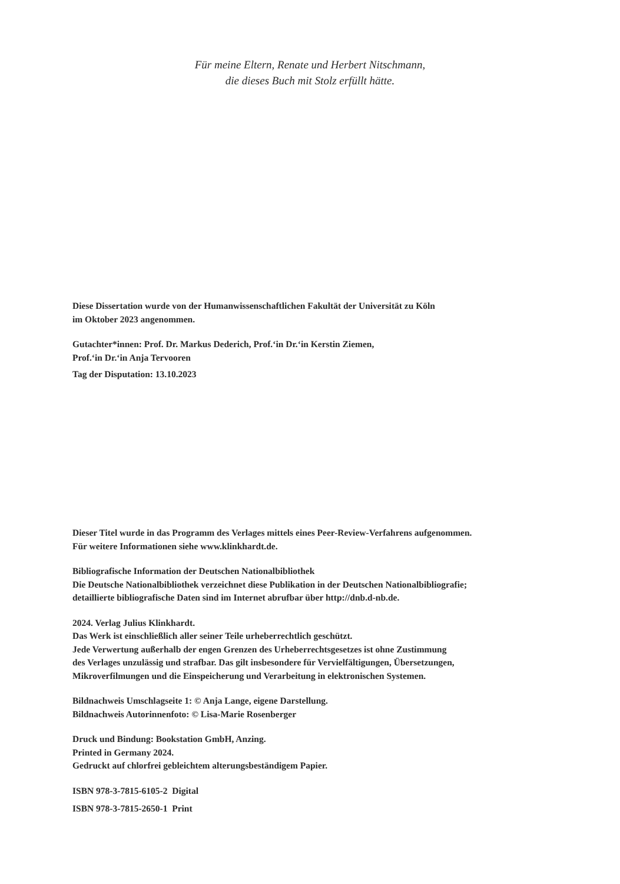Für meine Eltern, Renate und Herbert Nitschmann,
die dieses Buch mit Stolz erfüllt hätte.
Diese Dissertation wurde von der Humanwissenschaftlichen Fakultät der Universität zu Köln
im Oktober 2023 angenommen.
Gutachter*innen: Prof. Dr. Markus Dederich, Prof.‘in Dr.‘in Kerstin Ziemen,
Prof.‘in Dr.‘in Anja Tervooren
Tag der Disputation: 13.10.2023
Dieser Titel wurde in das Programm des Verlages mittels eines Peer-Review-Verfahrens aufgenommen.
Für weitere Informationen siehe www.klinkhardt.de.
Bibliografische Information der Deutschen Nationalbibliothek
Die Deutsche Nationalbibliothek verzeichnet diese Publikation in der Deutschen Nationalbibliografie;
detaillierte bibliografische Daten sind im Internet abrufbar über http://dnb.d-nb.de.
2024. Verlag Julius Klinkhardt.
Das Werk ist einschließlich aller seiner Teile urheberrechtlich geschützt.
Jede Verwertung außerhalb der engen Grenzen des Urheberrechtsgesetzes ist ohne Zustimmung
des Verlages unzulässig und strafbar. Das gilt insbesondere für Vervielfältigungen, Übersetzungen,
Mikroverfilmungen und die Einspeicherung und Verarbeitung in elektronischen Systemen.
Bildnachweis Umschlagseite 1: © Anja Lange, eigene Darstellung.
Bildnachweis Autorinnenfoto: © Lisa-Marie Rosenberger
Druck und Bindung: Bookstation GmbH, Anzing.
Printed in Germany 2024.
Gedruckt auf chlorfrei gebleichtem alterungsbeständigem Papier.
ISBN 978-3-7815-6105-2 Digital
ISBN 978-3-7815-2650-1 Print